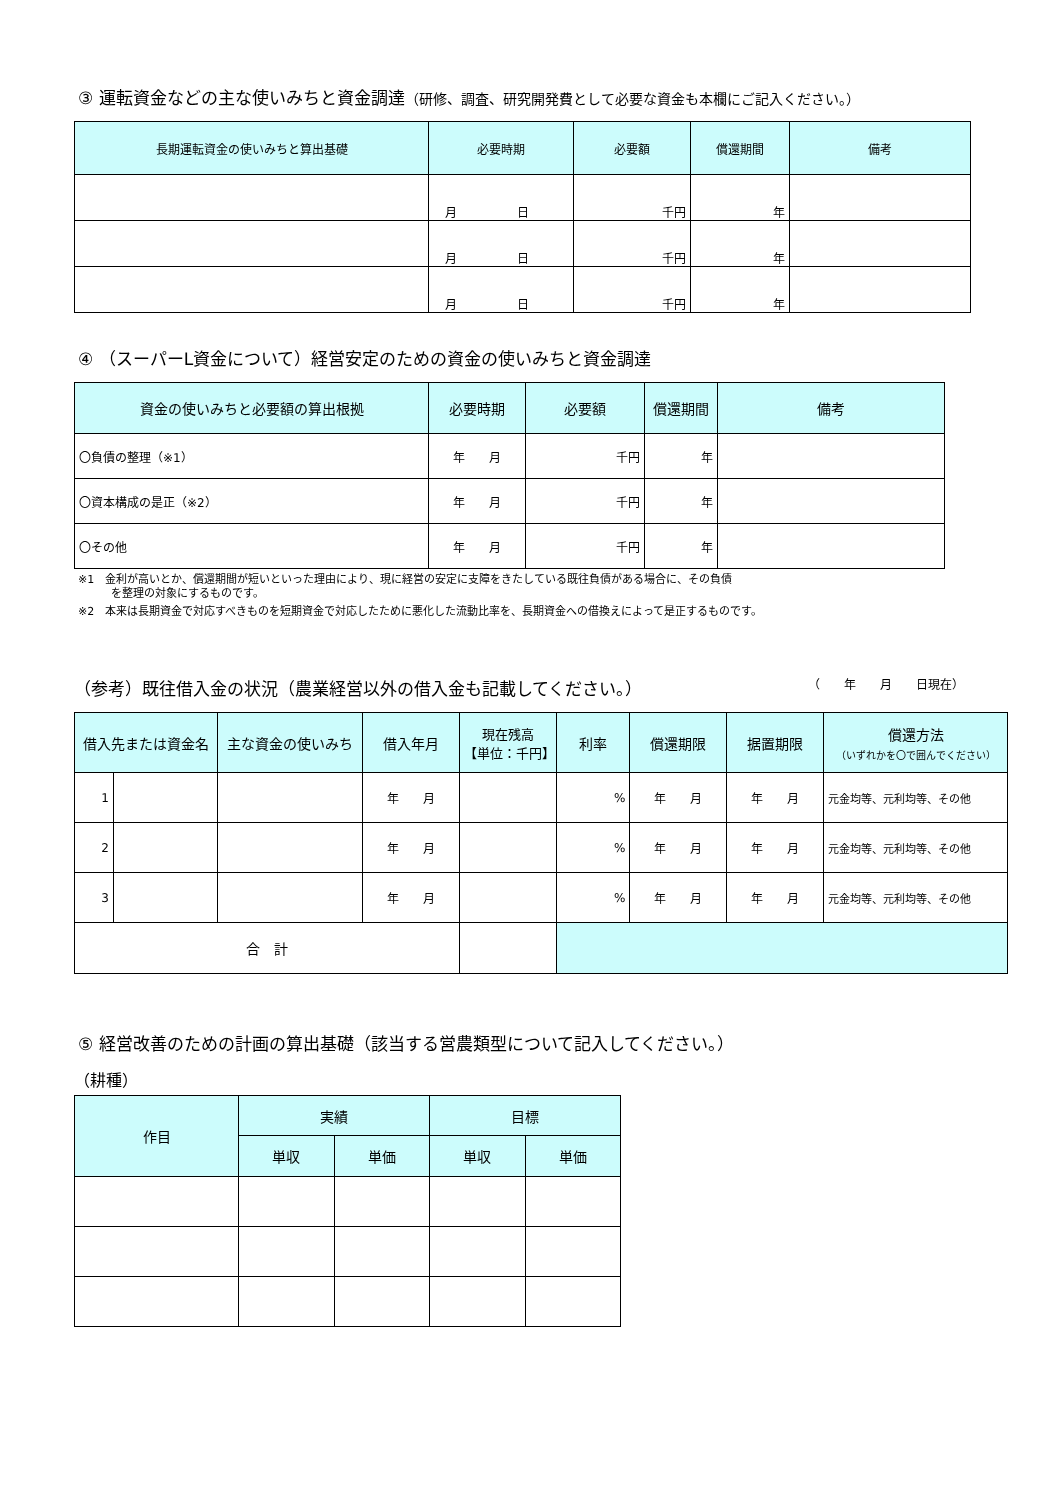③ 運転資金などの主な使いみちと資金調達（研修、調査、研究開発費として必要な資金も本欄にご記入ください。）
| 長期運転資金の使いみちと算出基礎 | 必要時期 | 必要額 | 償還期間 | 備考 |
| --- | --- | --- | --- | --- |
| | 月 日 | 千円 | 年 | |
| | 月 日 | 千円 | 年 | |
| | 月 日 | 千円 | 年 | |
④ （スーパーL資金について）経営安定のための資金の使いみちと資金調達
| 資金の使いみちと必要額の算出根拠 | 必要時期 | 必要額 | 償還期間 | 備考 |
| --- | --- | --- | --- | --- |
| 〇負債の整理（※1） | 年 月 | 千円 | 年 | |
| 〇資本構成の是正（※2） | 年 月 | 千円 | 年 | |
| 〇その他 | 年 月 | 千円 | 年 | |
※1　金利が高いとか、償還期間が短いといった理由により、現に経営の安定に支障をきたしている既往負債がある場合に、その負債
　　　を整理の対象にするものです。
※2　本来は長期資金で対応すべきものを短期資金で対応したために悪化した流動比率を、長期資金への借換えによって是正するものです。
（参考）既往借入金の状況（農業経営以外の借入金も記載してください。）
（　　年　　月　　日現在）
| 借入先または資金名 | | 主な資金の使いみち | 借入年月 | 現在残高 【単位：千円】 | 利率 | 償還期限 | 据置期限 | 償還方法 （いずれかを〇で囲んでください） |
| --- | --- | --- | --- | --- | --- | --- | --- | --- |
| 1 | | | 年 月 | | % | 年 月 | 年 月 | 元金均等、元利均等、その他 |
| 2 | | | 年 月 | | % | 年 月 | 年 月 | 元金均等、元利均等、その他 |
| 3 | | | 年 月 | | % | 年 月 | 年 月 | 元金均等、元利均等、その他 |
| 合 計 | | | | | | | | |
⑤ 経営改善のための計画の算出基礎（該当する営農類型について記入してください。）
（耕種）
| 作目 | 実績 | | 目標 | |
| --- | --- | --- | --- | --- |
| | 単収 | 単価 | 単収 | 単価 |